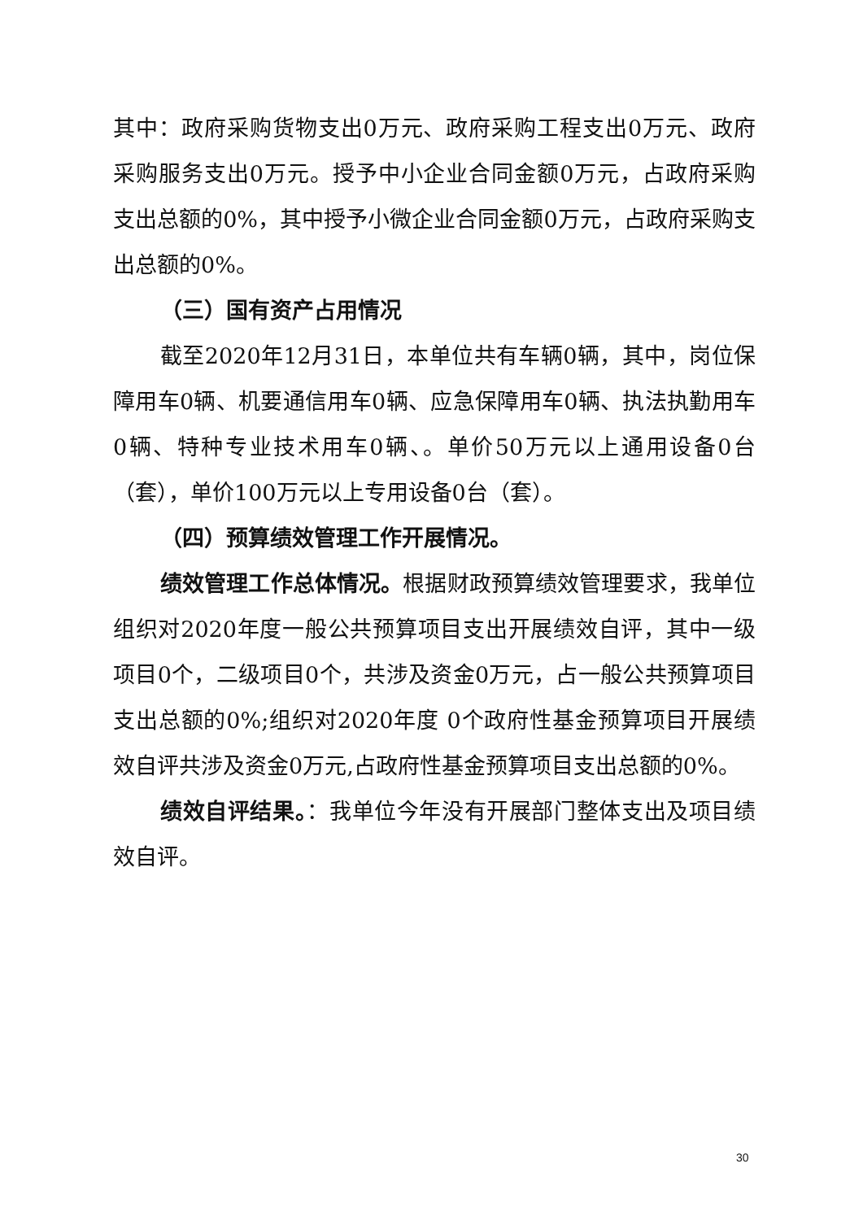其中：政府采购货物支出0万元、政府采购工程支出0万元、政府采购服务支出0万元。授予中小企业合同金额0万元，占政府采购支出总额的0%，其中授予小微企业合同金额0万元，占政府采购支出总额的0%。
（三）国有资产占用情况
截至2020年12月31日，本单位共有车辆0辆，其中，岗位保障用车0辆、机要通信用车0辆、应急保障用车0辆、执法执勤用车0辆、特种专业技术用车0辆、。单价50万元以上通用设备0台（套），单价100万元以上专用设备0台（套）。
（四）预算绩效管理工作开展情况。
绩效管理工作总体情况。根据财政预算绩效管理要求，我单位组织对2020年度一般公共预算项目支出开展绩效自评，其中一级项目0个，二级项目0个，共涉及资金0万元，占一般公共预算项目支出总额的0%;组织对2020年度 0个政府性基金预算项目开展绩效自评共涉及资金0万元,占政府性基金预算项目支出总额的0%。
绩效自评结果。：我单位今年没有开展部门整体支出及项目绩效自评。
30